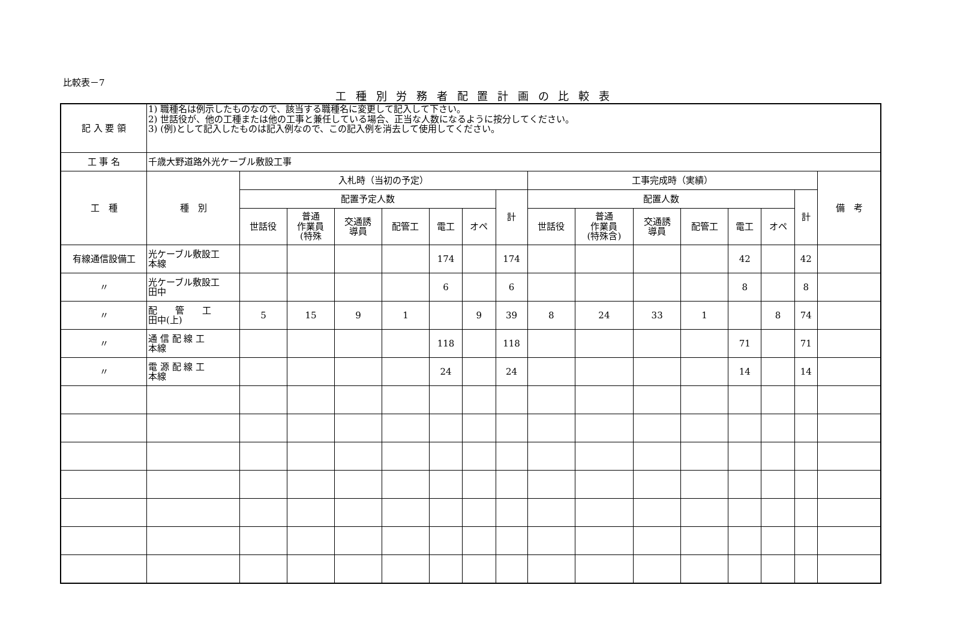比較表－7
工 種 別 労 務 者 配 置 計 画 の 比 較 表
| 記 入 要 領 | 1) 職種名は例示したものなので、該当する職種名に変更して記入して下さい。 2) 世話役が、他の工種または他の工事と兼任している場合、正当な人数になるように按分してください。 3) (例)として記入したものは記入例なので、この記入例を消去して使用してください。 | | | | | | | | | | | | | | | |
| 工 事 名 | 千歳大野道路外光ケーブル敷設工事 | | | | | | | | | | | | | | | |
| 工 種 | 種 別 | 入札時（当初の予定） | | | | | | | 工事完成時（実績） | | | | | | | 備 考 |
| | | 配置予定人数 | | | | | | 計 | 配置人数 | | | | | | 計 | |
| | | 世話役 | 普通 作業員 (特殊 | 交通誘 導員 | 配管工 | 電工 | オペ | | 世話役 | 普通 作業員 (特殊含) | 交通誘 導員 | 配管工 | 電工 | オペ | | |
| 有線通信設備工 | 光ケーブル敷設工 本線 | | | | | 174 | | 174 | | | | | 42 | | 42 | |
| 〃 | 光ケーブル敷設工 田中 | | | | | 6 | | 6 | | | | | 8 | | 8 | |
| 〃 | 配 管 工 田中(上) | 5 | 15 | 9 | 1 | | 9 | 39 | 8 | 24 | 33 | 1 | | 8 | 74 | |
| 〃 | 通 信 配 線 工 本線 | | | | | 118 | | 118 | | | | | 71 | | 71 | |
| 〃 | 電 源 配 線 工 本線 | | | | | 24 | | 24 | | | | | 14 | | 14 | |